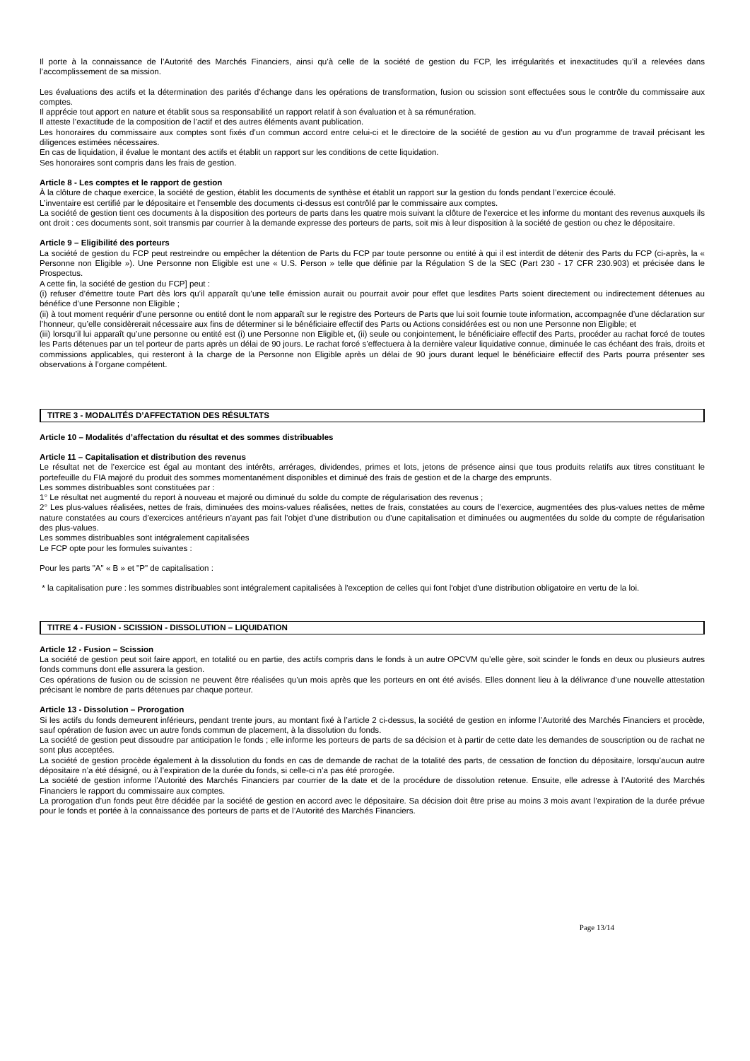Il porte à la connaissance de l’Autorité des Marchés Financiers, ainsi qu’à celle de la société de gestion du FCP, les irrégularités et inexactitudes qu’il a relevées dans l’accomplissement de sa mission.
Les évaluations des actifs et la détermination des parités d’échange dans les opérations de transformation, fusion ou scission sont effectuées sous le contrôle du commissaire aux comptes.
Il apprécie tout apport en nature et établit sous sa responsabilité un rapport relatif à son évaluation et à sa rémunération.
Il atteste l’exactitude de la composition de l’actif et des autres éléments avant publication.
Les honoraires du commissaire aux comptes sont fixés d’un commun accord entre celui-ci et le directoire de la société de gestion au vu d’un programme de travail précisant les diligences estimées nécessaires.
En cas de liquidation, il évalue le montant des actifs et établit un rapport sur les conditions de cette liquidation.
Ses honoraires sont compris dans les frais de gestion.
Article 8 - Les comptes et le rapport de gestion
À la clôture de chaque exercice, la société de gestion, établit les documents de synthèse et établit un rapport sur la gestion du fonds pendant l’exercice écoulé.
L’inventaire est certifié par le dépositaire et l’ensemble des documents ci-dessus est contrôlé par le commissaire aux comptes.
La société de gestion tient ces documents à la disposition des porteurs de parts dans les quatre mois suivant la clôture de l’exercice et les informe du montant des revenus auxquels ils ont droit : ces documents sont, soit transmis par courrier à la demande expresse des porteurs de parts, soit mis à leur disposition à la société de gestion ou chez le dépositaire.
Article 9 – Eligibilité des porteurs
La société de gestion du FCP peut restreindre ou empêcher la détention de Parts du FCP par toute personne ou entité à qui il est interdit de détenir des Parts du FCP (ci-après, la « Personne non Eligible »). Une Personne non Eligible est une « U.S. Person » telle que définie par la Régulation S de la SEC (Part 230 - 17 CFR 230.903) et précisée dans le Prospectus.
A cette fin, la société de gestion du FCP] peut :
(i) refuser d’émettre toute Part dès lors qu’il apparaît qu’une telle émission aurait ou pourrait avoir pour effet que lesdites Parts soient directement ou indirectement détenues au bénéfice d’une Personne non Eligible ;
(ii) à tout moment requérir d’une personne ou entité dont le nom apparaît sur le registre des Porteurs de Parts que lui soit fournie toute information, accompagnée d’une déclaration sur l’honneur, qu’elle considèrerait nécessaire aux fins de déterminer si le bénéficiaire effectif des Parts ou Actions considérées est ou non une Personne non Eligible; et
(iii) lorsqu’il lui apparaît qu’une personne ou entité est (i) une Personne non Eligible et, (ii) seule ou conjointement, le bénéficiaire effectif des Parts, procéder au rachat forcé de toutes les Parts détenues par un tel porteur de parts après un délai de 90 jours. Le rachat forcé s’effectuera à la dernière valeur liquidative connue, diminuée le cas échéant des frais, droits et commissions applicables, qui resteront à la charge de la Personne non Eligible après un délai de 90 jours durant lequel le bénéficiaire effectif des Parts pourra présenter ses observations à l’organe compétent.
TITRE 3 - MODALITÉS D’AFFECTATION DES RÉSULTATS
Article 10 – Modalités d’affectation du résultat et des sommes distribuables
Article 11 – Capitalisation et distribution des revenus
Le résultat net de l’exercice est égal au montant des intérêts, arrérages, dividendes, primes et lots, jetons de présence ainsi que tous produits relatifs aux titres constituant le portefeuille du FIA majoré du produit des sommes momentanément disponibles et diminué des frais de gestion et de la charge des emprunts.
Les sommes distribuables sont constituées par :
1° Le résultat net augmenté du report à nouveau et majoré ou diminué du solde du compte de régularisation des revenus ;
2° Les plus-values réalisées, nettes de frais, diminuées des moins-values réalisées, nettes de frais, constatées au cours de l’exercice, augmentées des plus-values nettes de même nature constatées au cours d’exercices antérieurs n’ayant pas fait l’objet d’une distribution ou d’une capitalisation et diminuées ou augmentées du solde du compte de régularisation des plus-values.
Les sommes distribuables sont intégralement capitalisées
Le FCP opte pour les formules suivantes :
Pour les parts "A" « B » et "P" de capitalisation :
* la capitalisation pure : les sommes distribuables sont intégralement capitalisées à l'exception de celles qui font l'objet d'une distribution obligatoire en vertu de la loi.
TITRE 4 - FUSION - SCISSION - DISSOLUTION – LIQUIDATION
Article 12 - Fusion – Scission
La société de gestion peut soit faire apport, en totalité ou en partie, des actifs compris dans le fonds à un autre OPCVM qu’elle gère, soit scinder le fonds en deux ou plusieurs autres fonds communs dont elle assurera la gestion.
Ces opérations de fusion ou de scission ne peuvent être réalisées qu’un mois après que les porteurs en ont été avisés. Elles donnent lieu à la délivrance d’une nouvelle attestation précisant le nombre de parts détenues par chaque porteur.
Article 13 - Dissolution – Prorogation
Si les actifs du fonds demeurent inférieurs, pendant trente jours, au montant fixé à l’article 2 ci-dessus, la société de gestion en informe l’Autorité des Marchés Financiers et procède, sauf opération de fusion avec un autre fonds commun de placement, à la dissolution du fonds.
La société de gestion peut dissoudre par anticipation le fonds ; elle informe les porteurs de parts de sa décision et à partir de cette date les demandes de souscription ou de rachat ne sont plus acceptées.
La société de gestion procède également à la dissolution du fonds en cas de demande de rachat de la totalité des parts, de cessation de fonction du dépositaire, lorsqu’aucun autre dépositaire n’a été désigné, ou à l’expiration de la durée du fonds, si celle-ci n’a pas été prorogée.
La société de gestion informe l’Autorité des Marchés Financiers par courrier de la date et de la procédure de dissolution retenue. Ensuite, elle adresse à l’Autorité des Marchés Financiers le rapport du commissaire aux comptes.
La prorogation d’un fonds peut être décidée par la société de gestion en accord avec le dépositaire. Sa décision doit être prise au moins 3 mois avant l’expiration de la durée prévue pour le fonds et portée à la connaissance des porteurs de parts et de l’Autorité des Marchés Financiers.
Page 13/14